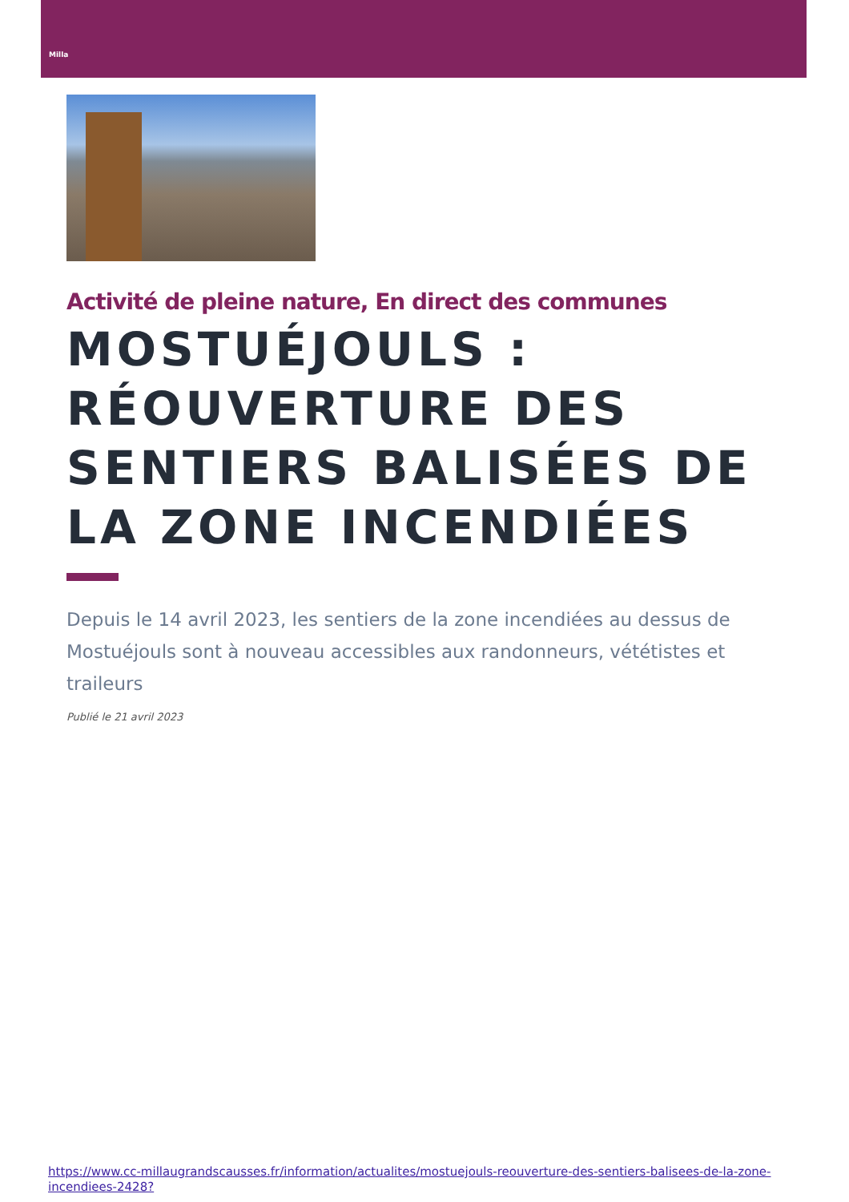Milla
Activité de pleine nature, En direct des communes
MOSTUÉJOULS : RÉOUVERTURE DES SENTIERS BALISÉES DE LA ZONE INCENDIÉES
Depuis le 14 avril 2023, les sentiers de la zone incendiées au dessus de Mostuéjouls sont à nouveau accessibles aux randonneurs, vététistes et traileurs
Publié le 21 avril 2023
https://www.cc-millaugrandscausses.fr/information/actualites/mostuejouls-reouverture-des-sentiers-balisees-de-la-zone-incendiees-2428?